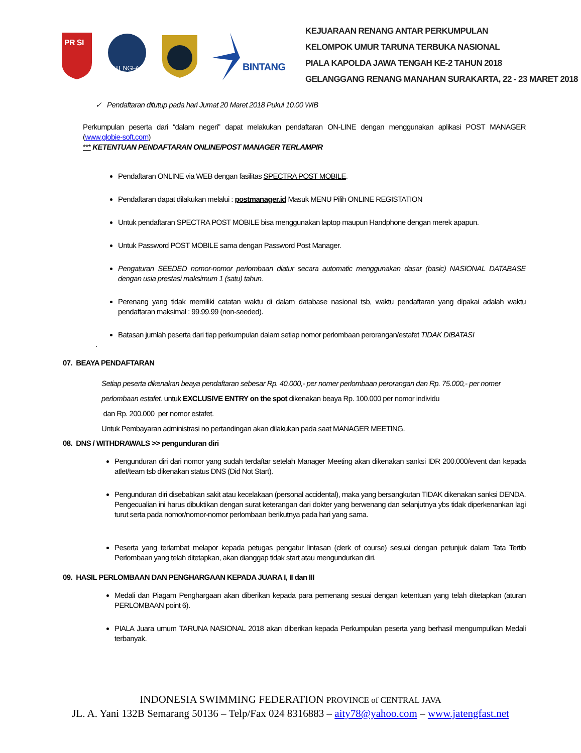PR SI
JATENGFAST
BINTANG
KEJUARAAN RENANG ANTAR PERKUMPULAN
KELOMPOK UMUR TARUNA TERBUKA NASIONAL
PIALA KAPOLDA JAWA TENGAH KE-2 TAHUN 2018
GELANGGANG RENANG MANAHAN SURAKARTA, 22 - 23 MARET 2018
✓ Pendaftaran ditutup pada hari Jumat 20 Maret 2018 Pukul 10.00 WIB
Perkumpulan peserta dari “dalam negeri” dapat melakukan pendaftaran ON-LINE dengan menggunakan aplikasi POST MANAGER (www.globie-soft.com)
*** KETENTUAN PENDAFTARAN ONLINE/POST MANAGER TERLAMPIR
Pendaftaran ONLINE via WEB dengan fasilitas SPECTRA POST MOBILE.
Pendaftaran dapat dilakukan melalui : postmanager.id Masuk MENU Pilih ONLINE REGISTATION
Untuk pendaftaran SPECTRA POST MOBILE bisa menggunakan laptop maupun Handphone dengan merek apapun.
Untuk Password POST MOBILE sama dengan Password Post Manager.
Pengaturan SEEDED nomor-nomor perlombaan diatur secara automatic menggunakan dasar (basic) NASIONAL DATABASE dengan usia prestasi maksimum 1 (satu) tahun.
Perenang yang tidak memiliki catatan waktu di dalam database nasional tsb, waktu pendaftaran yang dipakai adalah waktu pendaftaran maksimal : 99.99.99 (non-seeded).
Batasan jumlah peserta dari tiap perkumpulan dalam setiap nomor perlombaan perorangan/estafet TIDAK DIBATASI
.
07. BEAYA PENDAFTARAN
Setiap peserta dikenakan beaya pendaftaran sebesar Rp. 40.000,- per nomer perlombaan perorangan dan Rp. 75.000,- per nomer perlombaan estafet. untuk EXCLUSIVE ENTRY on the spot dikenakan beaya Rp. 100.000 per nomor individu
dan Rp. 200.000 per nomor estafet.
Untuk Pembayaran administrasi no pertandingan akan dilakukan pada saat MANAGER MEETING.
08. DNS / WITHDRAWALS >> pengunduran diri
Pengunduran diri dari nomor yang sudah terdaftar setelah Manager Meeting akan dikenakan sanksi IDR 200.000/event dan kepada atlet/team tsb dikenakan status DNS (Did Not Start).
Pengunduran diri disebabkan sakit atau kecelakaan (personal accidental), maka yang bersangkutan TIDAK dikenakan sanksi DENDA. Pengecualian ini harus dibuktikan dengan surat keterangan dari dokter yang berwenang dan selanjutnya ybs tidak diperkenankan lagi turut serta pada nomor/nomor-nomor perlombaan berikutnya pada hari yang sama.
Peserta yang terlambat melapor kepada petugas pengatur lintasan (clerk of course) sesuai dengan petunjuk dalam Tata Tertib Perlombaan yang telah ditetapkan, akan dianggap tidak start atau mengundurkan diri.
09. HASIL PERLOMBAAN DAN PENGHARGAAN KEPADA JUARA I, II dan III
Medali dan Piagam Penghargaan akan diberikan kepada para pemenang sesuai dengan ketentuan yang telah ditetapkan (aturan PERLOMBAAN point 6).
PIALA Juara umum TARUNA NASIONAL 2018 akan diberikan kepada Perkumpulan peserta yang berhasil mengumpulkan Medali terbanyak.
INDONESIA SWIMMING FEDERATION PROVINCE of CENTRAL JAVA
JL. A. Yani 132B Semarang 50136 – Telp/Fax 024 8316883 – aity78@yahoo.com – www.jatengfast.net